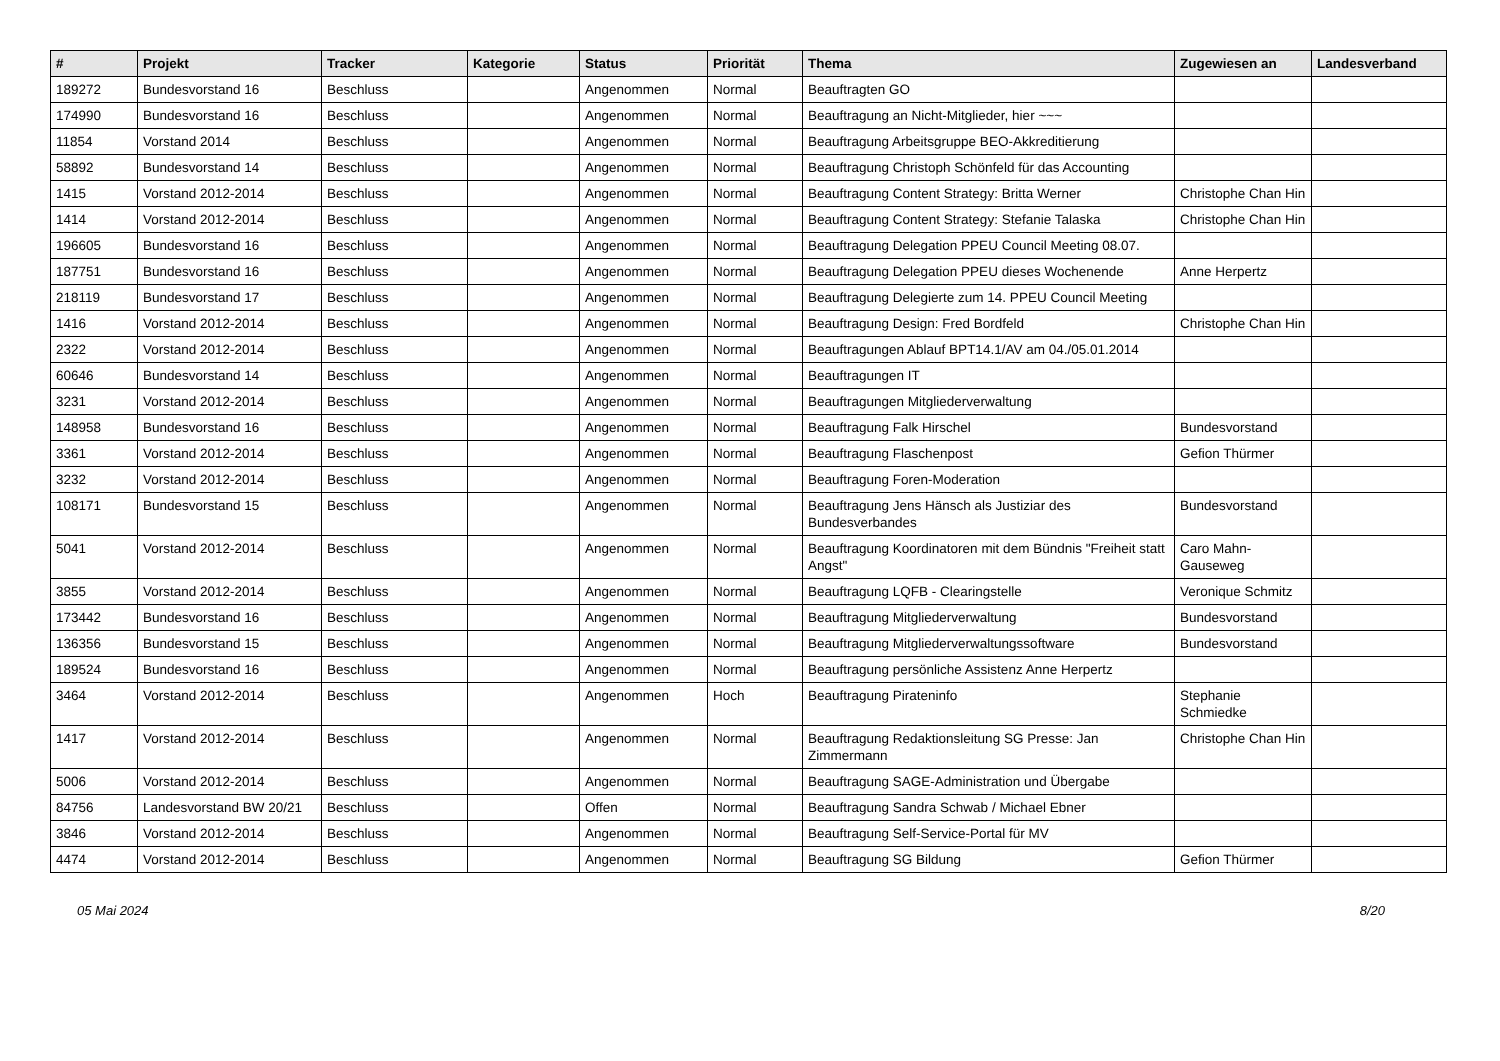| # | Projekt | Tracker | Kategorie | Status | Priorität | Thema | Zugewiesen an | Landesverband |
| --- | --- | --- | --- | --- | --- | --- | --- | --- |
| 189272 | Bundesvorstand 16 | Beschluss | | Angenommen | Normal | Beauftragten GO | | |
| 174990 | Bundesvorstand 16 | Beschluss | | Angenommen | Normal | Beauftragung an Nicht-Mitglieder, hier ~~~ | | |
| 11854 | Vorstand 2014 | Beschluss | | Angenommen | Normal | Beauftragung Arbeitsgruppe BEO-Akkreditierung | | |
| 58892 | Bundesvorstand 14 | Beschluss | | Angenommen | Normal | Beauftragung Christoph Schönfeld für das Accounting | | |
| 1415 | Vorstand 2012-2014 | Beschluss | | Angenommen | Normal | Beauftragung Content Strategy: Britta Werner | Christophe Chan Hin | |
| 1414 | Vorstand 2012-2014 | Beschluss | | Angenommen | Normal | Beauftragung Content Strategy: Stefanie Talaska | Christophe Chan Hin | |
| 196605 | Bundesvorstand 16 | Beschluss | | Angenommen | Normal | Beauftragung Delegation PPEU Council Meeting 08.07. | | |
| 187751 | Bundesvorstand 16 | Beschluss | | Angenommen | Normal | Beauftragung Delegation PPEU dieses Wochenende | Anne Herpertz | |
| 218119 | Bundesvorstand 17 | Beschluss | | Angenommen | Normal | Beauftragung Delegierte zum 14. PPEU Council Meeting | | |
| 1416 | Vorstand 2012-2014 | Beschluss | | Angenommen | Normal | Beauftragung Design: Fred Bordfeld | Christophe Chan Hin | |
| 2322 | Vorstand 2012-2014 | Beschluss | | Angenommen | Normal | Beauftragungen Ablauf BPT14.1/AV am 04./05.01.2014 | | |
| 60646 | Bundesvorstand 14 | Beschluss | | Angenommen | Normal | Beauftragungen IT | | |
| 3231 | Vorstand 2012-2014 | Beschluss | | Angenommen | Normal | Beauftragungen Mitgliederverwaltung | | |
| 148958 | Bundesvorstand 16 | Beschluss | | Angenommen | Normal | Beauftragung Falk Hirschel | Bundesvorstand | |
| 3361 | Vorstand 2012-2014 | Beschluss | | Angenommen | Normal | Beauftragung Flaschenpost | Gefion Thürmer | |
| 3232 | Vorstand 2012-2014 | Beschluss | | Angenommen | Normal | Beauftragung Foren-Moderation | | |
| 108171 | Bundesvorstand 15 | Beschluss | | Angenommen | Normal | Beauftragung Jens Hänsch als Justiziar des Bundesverbandes | Bundesvorstand | |
| 5041 | Vorstand 2012-2014 | Beschluss | | Angenommen | Normal | Beauftragung Koordinatoren mit dem Bündnis "Freiheit statt Angst" | Caro Mahn-Gauseweg | |
| 3855 | Vorstand 2012-2014 | Beschluss | | Angenommen | Normal | Beauftragung LQFB - Clearingstelle | Veronique Schmitz | |
| 173442 | Bundesvorstand 16 | Beschluss | | Angenommen | Normal | Beauftragung Mitgliederverwaltung | Bundesvorstand | |
| 136356 | Bundesvorstand 15 | Beschluss | | Angenommen | Normal | Beauftragung Mitgliederverwaltungssoftware | Bundesvorstand | |
| 189524 | Bundesvorstand 16 | Beschluss | | Angenommen | Normal | Beauftragung persönliche Assistenz Anne Herpertz | | |
| 3464 | Vorstand 2012-2014 | Beschluss | | Angenommen | Hoch | Beauftragung Pirateninfo | Stephanie Schmiedke | |
| 1417 | Vorstand 2012-2014 | Beschluss | | Angenommen | Normal | Beauftragung Redaktionsleitung SG Presse: Jan Zimmermann | Christophe Chan Hin | |
| 5006 | Vorstand 2012-2014 | Beschluss | | Angenommen | Normal | Beauftragung SAGE-Administration und Übergabe | | |
| 84756 | Landesvorstand BW 20/21 | Beschluss | | Offen | Normal | Beauftragung Sandra Schwab / Michael Ebner | | |
| 3846 | Vorstand 2012-2014 | Beschluss | | Angenommen | Normal | Beauftragung Self-Service-Portal für MV | | |
| 4474 | Vorstand 2012-2014 | Beschluss | | Angenommen | Normal | Beauftragung SG Bildung | Gefion Thürmer | |
05 Mai 2024 8/20